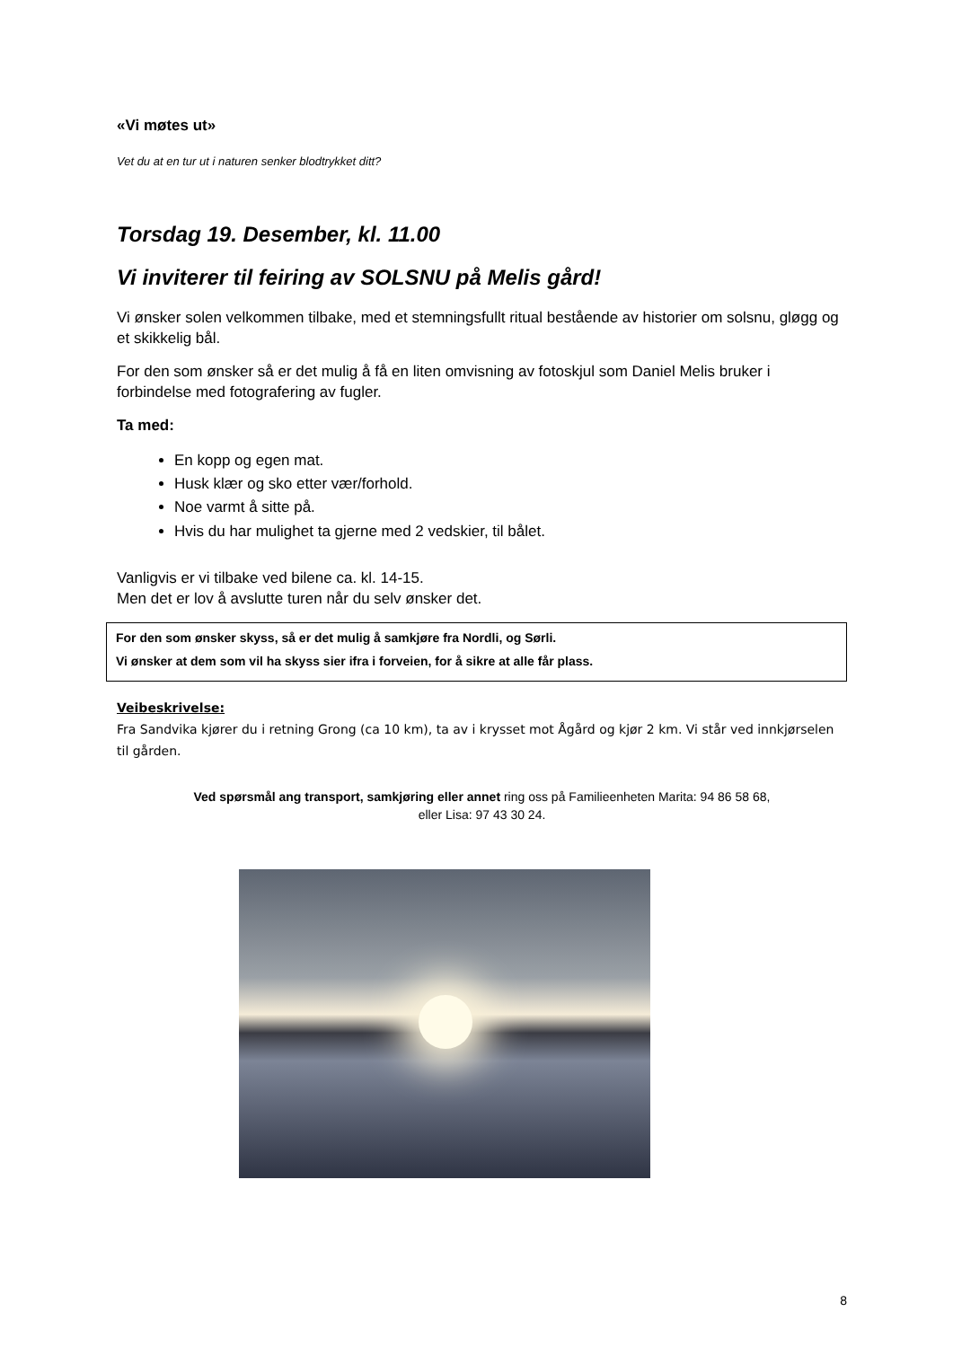«Vi møtes ut»
Vet du at en tur ut i naturen senker blodtrykket ditt?
Torsdag 19. Desember, kl. 11.00
Vi inviterer til feiring av SOLSNU på Melis gård!
Vi ønsker solen velkommen tilbake, med et stemningsfullt ritual bestående av historier om solsnu, gløgg og et skikkelig bål.
For den som ønsker så er det mulig å få en liten omvisning av fotoskjul som Daniel Melis bruker i forbindelse med fotografering av fugler.
Ta med:
En kopp og egen mat.
Husk klær og sko etter vær/forhold.
Noe varmt å sitte på.
Hvis du har mulighet ta gjerne med 2 vedskier, til bålet.
Vanligvis er vi tilbake ved bilene ca. kl. 14-15.
Men det er lov å avslutte turen når du selv ønsker det.
For den som ønsker skyss, så er det mulig å samkjøre fra Nordli, og Sørli.
Vi ønsker at dem som vil ha skyss sier ifra i forveien, for å sikre at alle får plass.
Veibeskrivelse:
Fra Sandvika kjører du i retning Grong (ca 10 km), ta av i krysset mot Ågård og kjør 2 km. Vi står ved innkjørselen til gården.
Ved spørsmål ang transport, samkjøring eller annet ring oss på Familieenheten Marita: 94 86 58 68,
eller Lisa: 97 43 30 24.
8